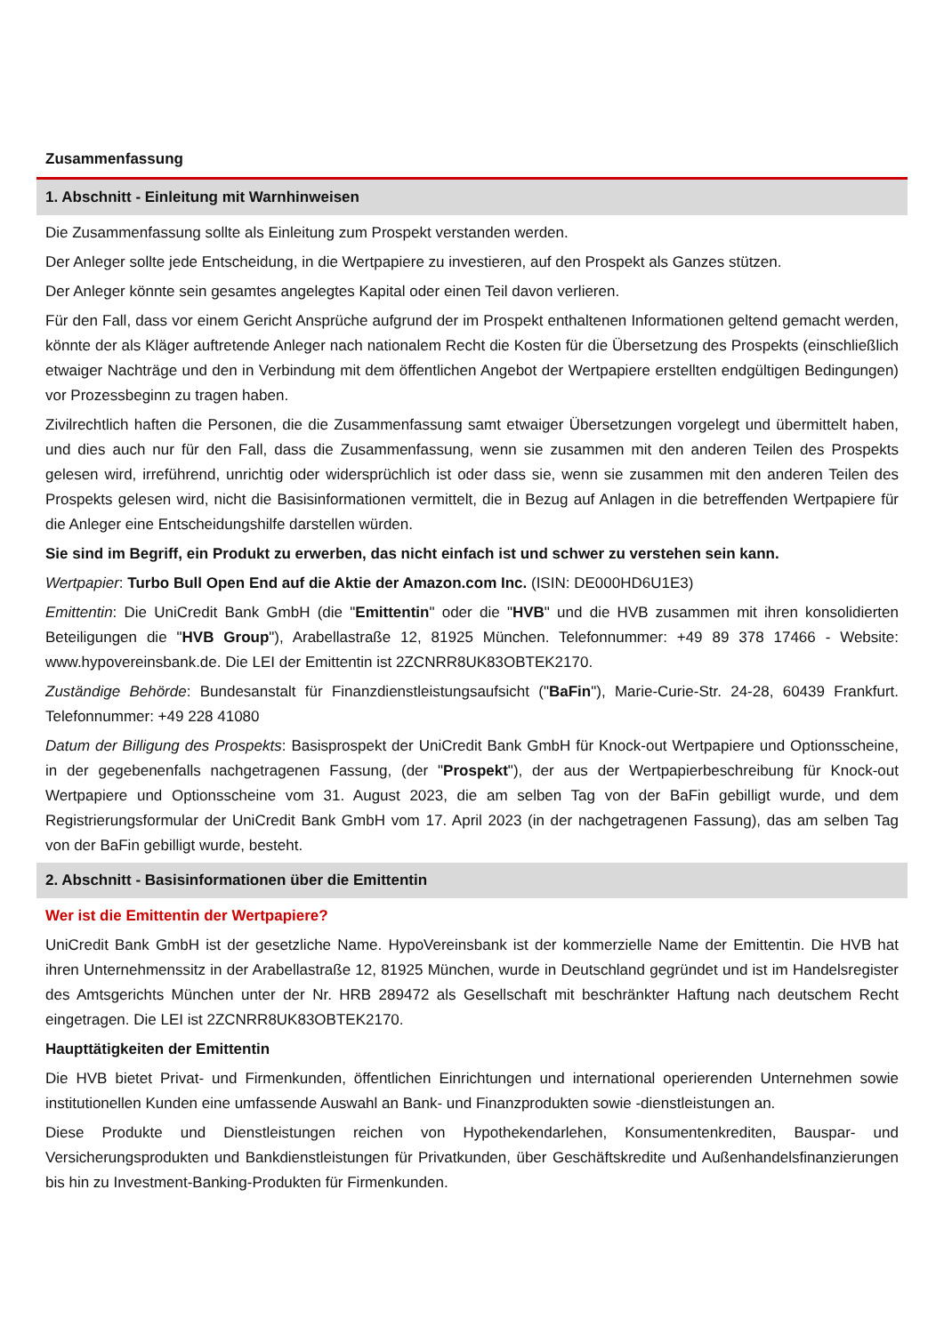Zusammenfassung
1. Abschnitt - Einleitung mit Warnhinweisen
Die Zusammenfassung sollte als Einleitung zum Prospekt verstanden werden.
Der Anleger sollte jede Entscheidung, in die Wertpapiere zu investieren, auf den Prospekt als Ganzes stützen.
Der Anleger könnte sein gesamtes angelegtes Kapital oder einen Teil davon verlieren.
Für den Fall, dass vor einem Gericht Ansprüche aufgrund der im Prospekt enthaltenen Informationen geltend gemacht werden, könnte der als Kläger auftretende Anleger nach nationalem Recht die Kosten für die Übersetzung des Prospekts (einschließlich etwaiger Nachträge und den in Verbindung mit dem öffentlichen Angebot der Wertpapiere erstellten endgültigen Bedingungen) vor Prozessbeginn zu tragen haben.
Zivilrechtlich haften die Personen, die die Zusammenfassung samt etwaiger Übersetzungen vorgelegt und übermittelt haben, und dies auch nur für den Fall, dass die Zusammenfassung, wenn sie zusammen mit den anderen Teilen des Prospekts gelesen wird, irreführend, unrichtig oder widersprüchlich ist oder dass sie, wenn sie zusammen mit den anderen Teilen des Prospekts gelesen wird, nicht die Basisinformationen vermittelt, die in Bezug auf Anlagen in die betreffenden Wertpapiere für die Anleger eine Entscheidungshilfe darstellen würden.
Sie sind im Begriff, ein Produkt zu erwerben, das nicht einfach ist und schwer zu verstehen sein kann.
Wertpapier: Turbo Bull Open End auf die Aktie der Amazon.com Inc. (ISIN: DE000HD6U1E3)
Emittentin: Die UniCredit Bank GmbH (die "Emittentin" oder die "HVB" und die HVB zusammen mit ihren konsolidierten Beteiligungen die "HVB Group"), Arabellastraße 12, 81925 München. Telefonnummer: +49 89 378 17466 - Website: www.hypovereinsbank.de. Die LEI der Emittentin ist 2ZCNRR8UK83OBTEK2170.
Zuständige Behörde: Bundesanstalt für Finanzdienstleistungsaufsicht ("BaFin"), Marie-Curie-Str. 24-28, 60439 Frankfurt. Telefonnummer: +49 228 41080
Datum der Billigung des Prospekts: Basisprospekt der UniCredit Bank GmbH für Knock-out Wertpapiere und Optionsscheine, in der gegebenenfalls nachgetragenen Fassung, (der "Prospekt"), der aus der Wertpapierbeschreibung für Knock-out Wertpapiere und Optionsscheine vom 31. August 2023, die am selben Tag von der BaFin gebilligt wurde, und dem Registrierungsformular der UniCredit Bank GmbH vom 17. April 2023 (in der nachgetragenen Fassung), das am selben Tag von der BaFin gebilligt wurde, besteht.
2. Abschnitt - Basisinformationen über die Emittentin
Wer ist die Emittentin der Wertpapiere?
UniCredit Bank GmbH ist der gesetzliche Name. HypoVereinsbank ist der kommerzielle Name der Emittentin. Die HVB hat ihren Unternehmenssitz in der Arabellastraße 12, 81925 München, wurde in Deutschland gegründet und ist im Handelsregister des Amtsgerichts München unter der Nr. HRB 289472 als Gesellschaft mit beschränkter Haftung nach deutschem Recht eingetragen. Die LEI ist 2ZCNRR8UK83OBTEK2170.
Haupttätigkeiten der Emittentin
Die HVB bietet Privat- und Firmenkunden, öffentlichen Einrichtungen und international operierenden Unternehmen sowie institutionellen Kunden eine umfassende Auswahl an Bank- und Finanzprodukten sowie -dienstleistungen an.
Diese Produkte und Dienstleistungen reichen von Hypothekendarlehen, Konsumentenkrediten, Bauspar- und Versicherungsprodukten und Bankdienstleistungen für Privatkunden, über Geschäftskredite und Außenhandelsfinanzierungen bis hin zu Investment-Banking-Produkten für Firmenkunden.